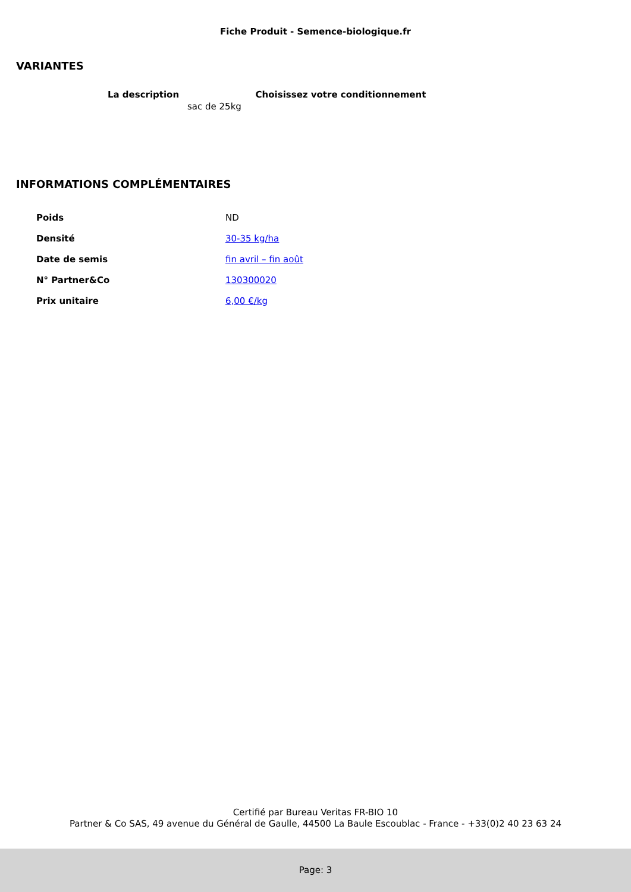Fiche Produit - Semence-biologique.fr
VARIANTES
| La description | Choisissez votre conditionnement |
| --- | --- |
| sac de 25kg | |
INFORMATIONS COMPLÉMENTAIRES
| Poids | ND |
| Densité | 30-35 kg/ha |
| Date de semis | fin avril – fin août |
| N° Partner&Co | 130300020 |
| Prix unitaire | 6,00 €/kg |
Certifié par Bureau Veritas FR-BIO 10
Partner & Co SAS, 49 avenue du Général de Gaulle, 44500 La Baule Escoublac - France - +33(0)2 40 23 63 24
Page: 3